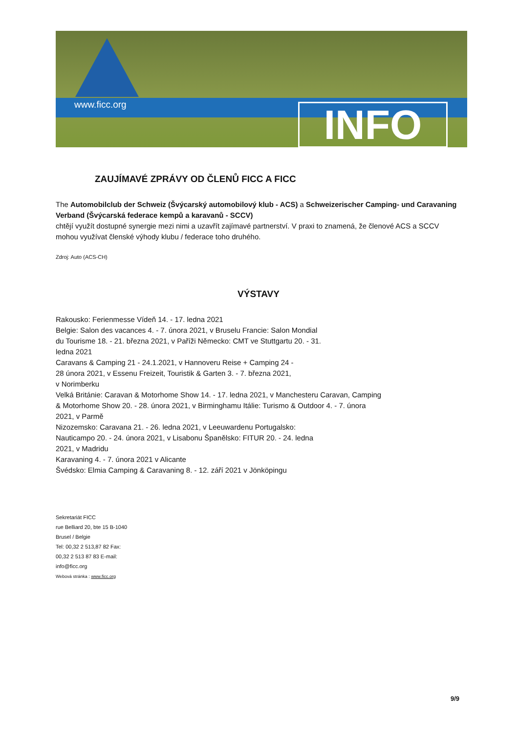www.ficc.org INFO
ZAUJÍMAVÉ ZPRÁVY OD ČLENŮ FICC A FICC
The Automobilclub der Schweiz (Švýcarský automobilový klub - ACS) a Schweizerischer Camping- und Caravaning Verband (Švýcarská federace kempů a karavanů - SCCV)
chtějí využít dostupné synergie mezi nimi a uzavřít zajímavé partnerství. V praxi to znamená, že členové ACS a SCCV mohou využívat členské výhody klubu / federace toho druhého.
Zdroj: Auto (ACS-CH)
VÝSTAVY
Rakousko: Ferienmesse Vídeň 14. - 17. ledna 2021
Belgie: Salon des vacances 4. - 7. února 2021, v Bruselu Francie: Salon Mondial
du Tourisme 18. - 21. března 2021, v Paříži Německo: CMT ve Stuttgartu 20. - 31.
ledna 2021
Caravans & Camping 21 - 24.1.2021, v Hannoveru Reise + Camping 24 -
28 února 2021, v Essenu Freizeit, Touristik & Garten 3. - 7. března 2021,
v Norimberku
Velká Británie: Caravan & Motorhome Show 14. - 17. ledna 2021, v Manchesteru Caravan, Camping
& Motorhome Show 20. - 28. února 2021, v Birminghamu Itálie: Turismo & Outdoor 4. - 7. února
2021, v Parmě
Nizozemsko: Caravana 21. - 26. ledna 2021, v Leeuwardenu Portugalsko:
Nauticampo 20. - 24. února 2021, v Lisabonu Španělsko: FITUR 20. - 24. ledna
2021, v Madridu
Karavaning 4. - 7. února 2021 v Alicante
Švédsko: Elmia Camping & Caravaning 8. - 12. září 2021 v Jönköpingu
Sekretariát FICC
rue Belliard 20, bte 15 B-1040
Brusel / Belgie
Tel: 00,32 2 513,87 82 Fax:
00,32 2 513 87 83 E-mail:
info@ficc.org
Webová stránka : www.ficc.org
9/9